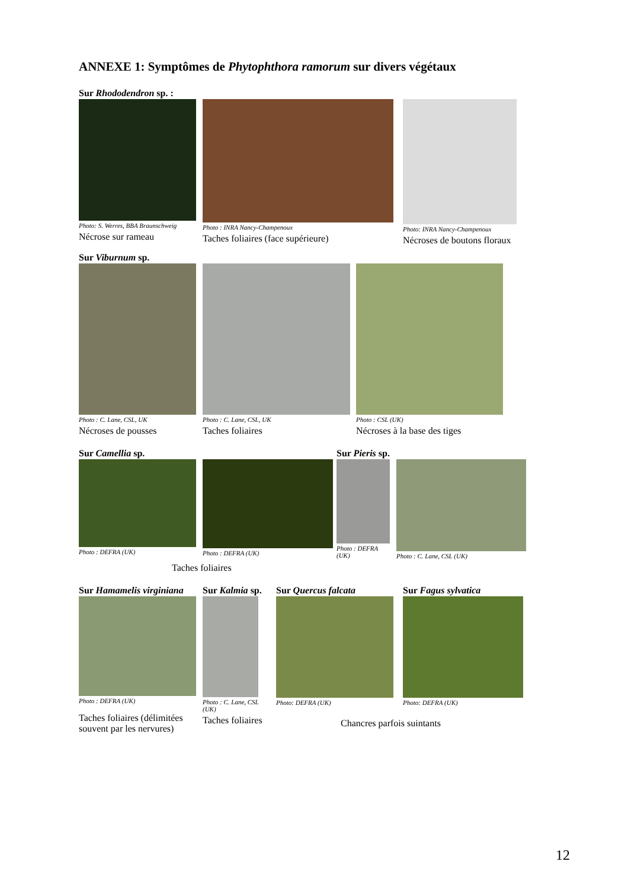ANNEXE 1: Symptômes de Phytophthora ramorum sur divers végétaux
Sur Rhododendron sp. :
Photo: S. Werres, BBA Braunschweig
Nécrose sur rameau
Photo : INRA Nancy-Champenoux
Taches foliaires (face supérieure)
Photo: INRA Nancy-Champenoux
Nécroses de boutons floraux
Sur Viburnum sp.
Photo : C. Lane, CSL, UK
Nécroses de pousses
Photo : C. Lane, CSL, UK
Taches foliaires
Photo : CSL (UK)
Nécroses à la base des tiges
Sur Camellia sp.
Photo : DEFRA (UK)
Photo : DEFRA (UK)
Sur Pieris sp.
Photo : DEFRA
(UK)
Photo : C. Lane, CSL (UK)
Taches foliaires
Sur Hamamelis virginiana
Photo : DEFRA (UK)
Taches foliaires (délimitées
souvent par les nervures)
Sur Kalmia sp.
Photo : C. Lane, CSL
(UK)
Taches foliaires
Sur Quercus falcata
Photo: DEFRA (UK)
Sur Fagus sylvatica
Photo: DEFRA (UK)
Chancres parfois suintants
12